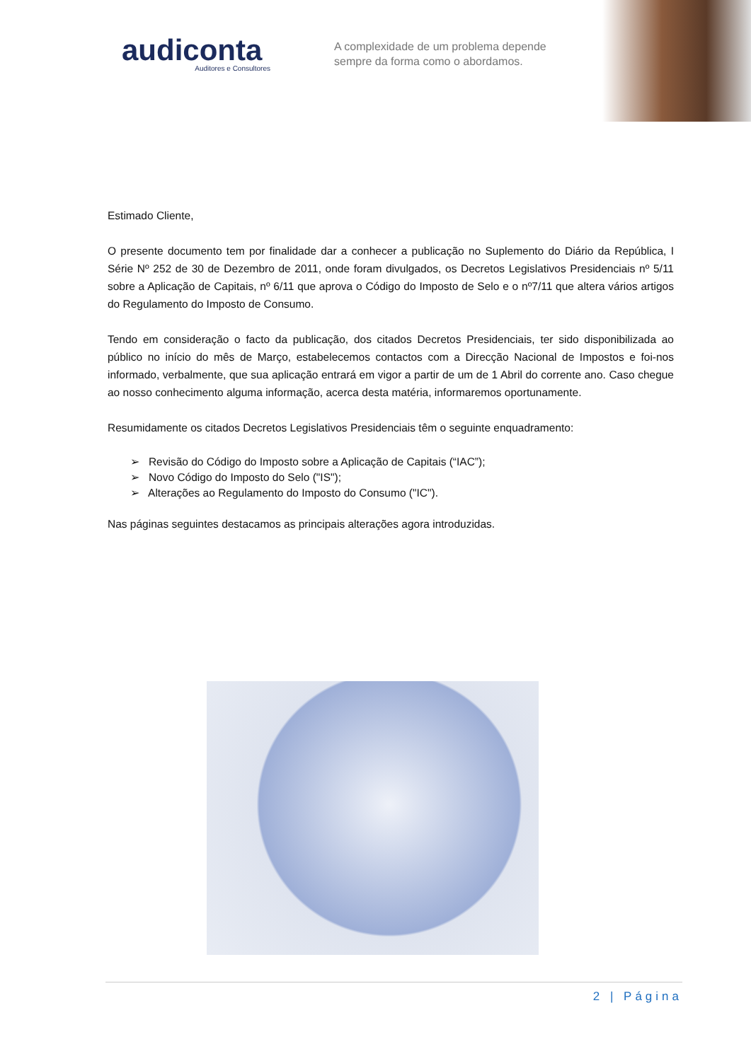audiconta
Auditores e Consultores
A complexidade de um problema depende
sempre da forma como o abordamos.
Estimado Cliente,
O presente documento tem por finalidade dar a conhecer a publicação no Suplemento do Diário da República, I Série Nº 252 de 30 de Dezembro de 2011, onde foram divulgados, os Decretos Legislativos Presidenciais nº 5/11 sobre a Aplicação de Capitais, nº 6/11 que aprova o Código do Imposto de Selo e o nº7/11 que altera vários artigos do Regulamento do Imposto de Consumo.
Tendo em consideração o facto da publicação, dos citados Decretos Presidenciais, ter sido disponibilizada ao público no início do mês de Março, estabelecemos contactos com a Direcção Nacional de Impostos e foi-nos informado, verbalmente, que sua aplicação entrará em vigor a partir de um de 1 Abril do corrente ano. Caso chegue ao nosso conhecimento alguma informação, acerca desta matéria, informaremos oportunamente.
Resumidamente os citados Decretos Legislativos Presidenciais têm o seguinte enquadramento:
➢ Revisão do Código do Imposto sobre a Aplicação de Capitais (“IAC”);
➢ Novo Código do Imposto do Selo ("IS");
➢ Alterações ao Regulamento do Imposto do Consumo ("IC").
Nas páginas seguintes destacamos as principais alterações agora introduzidas.
2 | Página